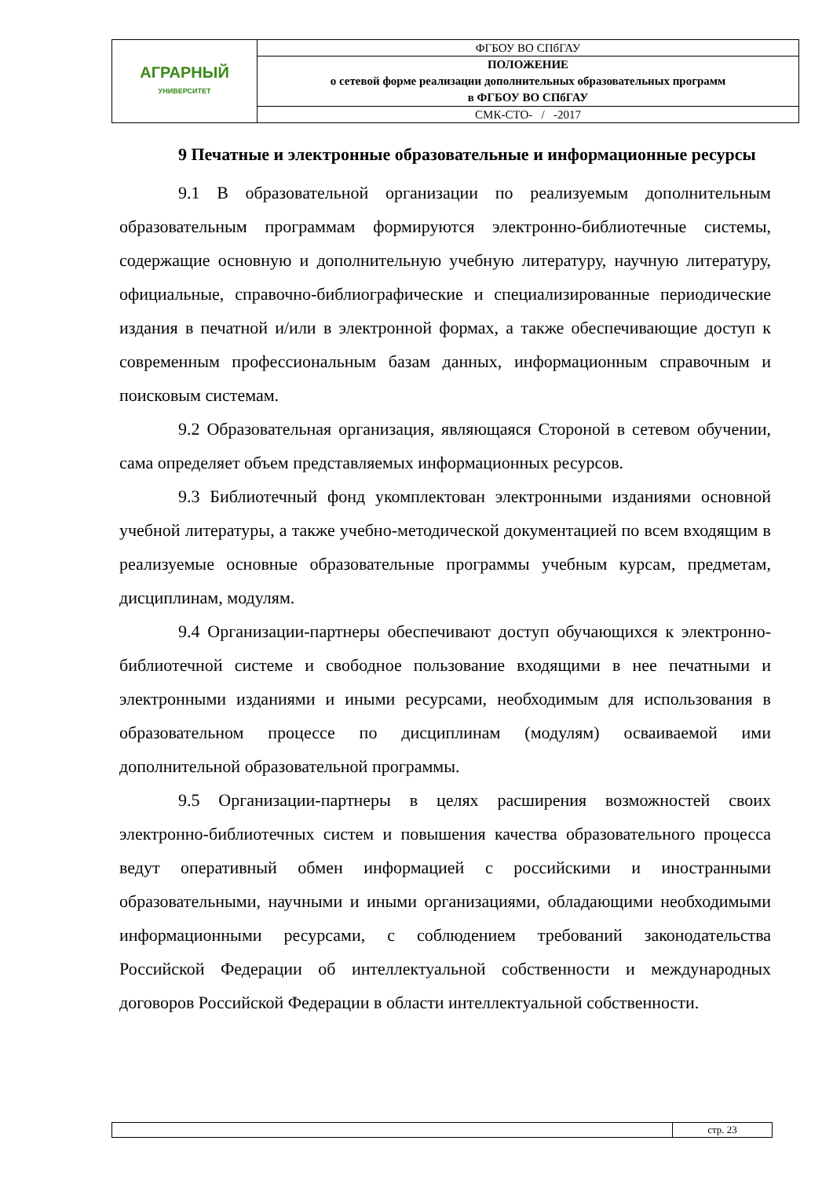| АГРАРНЫЙ УНИВЕРСИТЕТ | ФГБОУ ВО СПбГАУ |
| | ПОЛОЖЕНИЕ о сетевой форме реализации дополнительных образовательных программ в ФГБОУ ВО СПбГАУ |
| | СМК-СТО- / -2017 |
9 Печатные и электронные образовательные и информационные ресурсы
9.1 В образовательной организации по реализуемым дополнительным образовательным программам формируются электронно-библиотечные системы, содержащие основную и дополнительную учебную литературу, научную литературу, официальные, справочно-библиографические и специализированные периодические издания в печатной и/или в электронной формах, а также обеспечивающие доступ к современным профессиональным базам данных, информационным справочным и поисковым системам.
9.2 Образовательная организация, являющаяся Стороной в сетевом обучении, сама определяет объем представляемых информационных ресурсов.
9.3 Библиотечный фонд укомплектован электронными изданиями основной учебной литературы, а также учебно-методической документацией по всем входящим в реализуемые основные образовательные программы учебным курсам, предметам, дисциплинам, модулям.
9.4 Организации-партнеры обеспечивают доступ обучающихся к электронно-библиотечной системе и свободное пользование входящими в нее печатными и электронными изданиями и иными ресурсами, необходимым для использования в образовательном процессе по дисциплинам (модулям) осваиваемой ими дополнительной образовательной программы.
9.5 Организации-партнеры в целях расширения возможностей своих электронно-библиотечных систем и повышения качества образовательного процесса ведут оперативный обмен информацией с российскими и иностранными образовательными, научными и иными организациями, обладающими необходимыми информационными ресурсами, с соблюдением требований законодательства Российской Федерации об интеллектуальной собственности и международных договоров Российской Федерации в области интеллектуальной собственности.
| | стр. 23 |